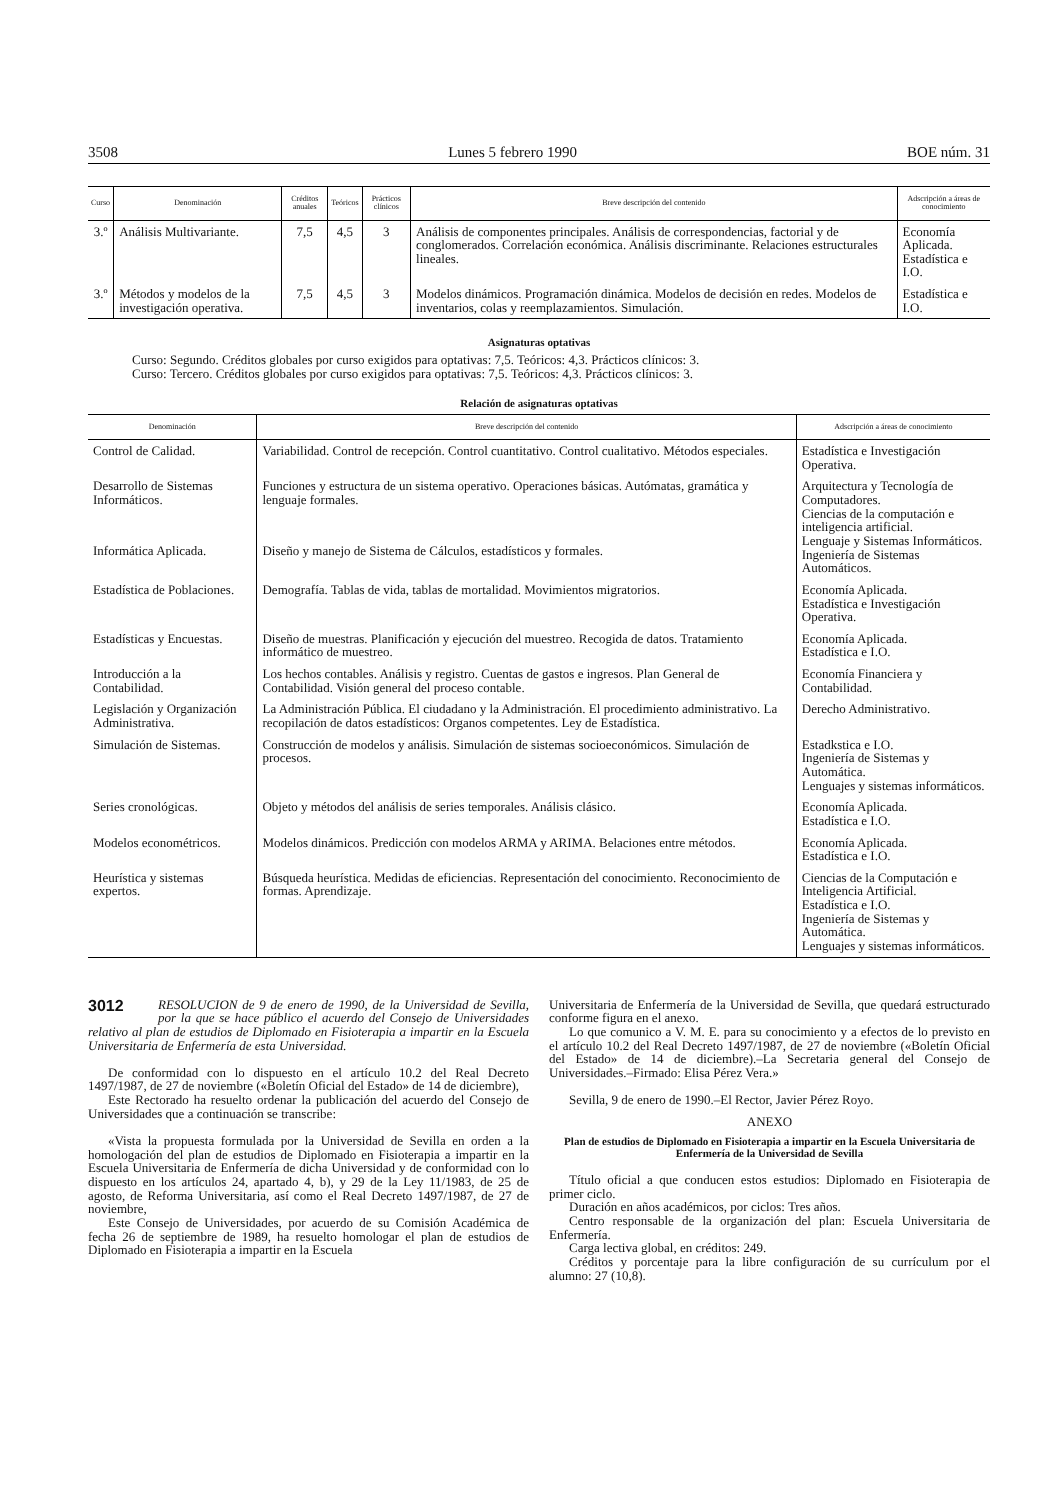3508 Lunes 5 febrero 1990 BOE núm. 31
| Curso | Denominación | Créditos anuales | Teóricos | Prácticos clínicos | Breve descripción del contenido | Adscripción a áreas de conocimiento |
| --- | --- | --- | --- | --- | --- | --- |
| 3.º | Análisis Multivariante. | 7,5 | 4,5 | 3 | Análisis de componentes principales. Análisis de correspondencias, factorial y de conglomerados. Correlación económica. Análisis discriminante. Relaciones estructurales lineales. | Economía Aplicada. Estadística e I.O. |
| 3.º | Métodos y modelos de la investigación operativa. | 7,5 | 4,5 | 3 | Modelos dinámicos. Programación dinámica. Modelos de decisión en redes. Modelos de inventarios, colas y reemplazamientos. Simulación. | Estadística e I.O. |
Asignaturas optativas
Curso: Segundo. Créditos globales por curso exigidos para optativas: 7,5. Teóricos: 4,3. Prácticos clínicos: 3.
Curso: Tercero. Créditos globales por curso exigidos para optativas: 7,5. Teóricos: 4,3. Prácticos clínicos: 3.
Relación de asignaturas optativas
| Denominación | Breve descripción del contenido | Adscripción a áreas de conocimiento |
| --- | --- | --- |
| Control de Calidad. | Variabilidad. Control de recepción. Control cuantitativo. Control cualitativo. Métodos especiales. | Estadística e Investigación Operativa. |
| Desarrollo de Sistemas Informáticos. | Funciones y estructura de un sistema operativo. Operaciones básicas. Autómatas, gramática y lenguaje formales. | Arquitectura y Tecnología de Computadores. Ciencias de la computación e inteligencia artificial. Lenguaje y Sistemas Informáticos. Ingeniería de Sistemas Automáticos. |
| Informática Aplicada. | Diseño y manejo de Sistema de Cálculos, estadísticos y formales. | |
| Estadística de Poblaciones. | Demografía. Tablas de vida, tablas de mortalidad. Movimientos migratorios. | Economía Aplicada. Estadística e Investigación Operativa. |
| Estadísticas y Encuestas. | Diseño de muestras. Planificación y ejecución del muestreo. Recogida de datos. Tratamiento informático de muestreo. | Economía Aplicada. Estadística e I.O. |
| Introducción a la Contabilidad. | Los hechos contables. Análisis y registro. Cuentas de gastos e ingresos. Plan General de Contabilidad. Visión general del proceso contable. | Economía Financiera y Contabilidad. |
| Legislación y Organización Administrativa. | La Administración Pública. El ciudadano y la Administración. El procedimiento administrativo. La recopilación de datos estadísticos: Organos competentes. Ley de Estadística. | Derecho Administrativo. |
| Simulación de Sistemas. | Construcción de modelos y análisis. Simulación de sistemas socioeconómicos. Simulación de procesos. | Estadkstica e I.O. Ingeniería de Sistemas y Automática. Lenguajes y sistemas informáticos. |
| Series cronológicas. | Objeto y métodos del análisis de series temporales. Análisis clásico. | Economía Aplicada. Estadística e I.O. |
| Modelos econométricos. | Modelos dinámicos. Predicción con modelos ARMA y ARIMA. Belaciones entre métodos. | Economía Aplicada. Estadística e I.O. |
| Heurística y sistemas expertos. | Búsqueda heurística. Medidas de eficiencias. Representación del conocimiento. Reconocimiento de formas. Aprendizaje. | Ciencias de la Computación e Inteligencia Artificial. Estadística e I.O. Ingeniería de Sistemas y Automática. Lenguajes y sistemas informáticos. |
3012 RESOLUCION de 9 de enero de 1990, de la Universidad de Sevilla, por la que se hace público el acuerdo del Consejo de Universidades relativo al plan de estudios de Diplomado en Fisioterapia a impartir en la Escuela Universitaria de Enfermería de esta Universidad.
De conformidad con lo dispuesto en el artículo 10.2 del Real Decreto 1497/1987, de 27 de noviembre («Boletín Oficial del Estado» de 14 de diciembre),
Este Rectorado ha resuelto ordenar la publicación del acuerdo del Consejo de Universidades que a continuación se transcribe:
«Vista la propuesta formulada por la Universidad de Sevilla en orden a la homologación del plan de estudios de Diplomado en Fisioterapia a impartir en la Escuela Universitaria de Enfermería de dicha Universidad y de conformidad con lo dispuesto en los artículos 24, apartado 4, b), y 29 de la Ley 11/1983, de 25 de agosto, de Reforma Universitaria, así como el Real Decreto 1497/1987, de 27 de noviembre,
Este Consejo de Universidades, por acuerdo de su Comisión Académica de fecha 26 de septiembre de 1989, ha resuelto homologar el plan de estudios de Diplomado en Fisioterapia a impartir en la Escuela
Universitaria de Enfermería de la Universidad de Sevilla, que quedará estructurado conforme figura en el anexo.
Lo que comunico a V. M. E. para su conocimiento y a efectos de lo previsto en el artículo 10.2 del Real Decreto 1497/1987, de 27 de noviembre («Boletín Oficial del Estado» de 14 de diciembre).–La Secretaria general del Consejo de Universidades.–Firmado: Elisa Pérez Vera.»
Sevilla, 9 de enero de 1990.–El Rector, Javier Pérez Royo.
ANEXO
Plan de estudios de Diplomado en Fisioterapia a impartir en la Escuela Universitaria de Enfermería de la Universidad de Sevilla
Título oficial a que conducen estos estudios: Diplomado en Fisioterapia de primer ciclo.
Duración en años académicos, por ciclos: Tres años.
Centro responsable de la organización del plan: Escuela Universitaria de Enfermería.
Carga lectiva global, en créditos: 249.
Créditos y porcentaje para la libre configuración de su currículum por el alumno: 27 (10,8).